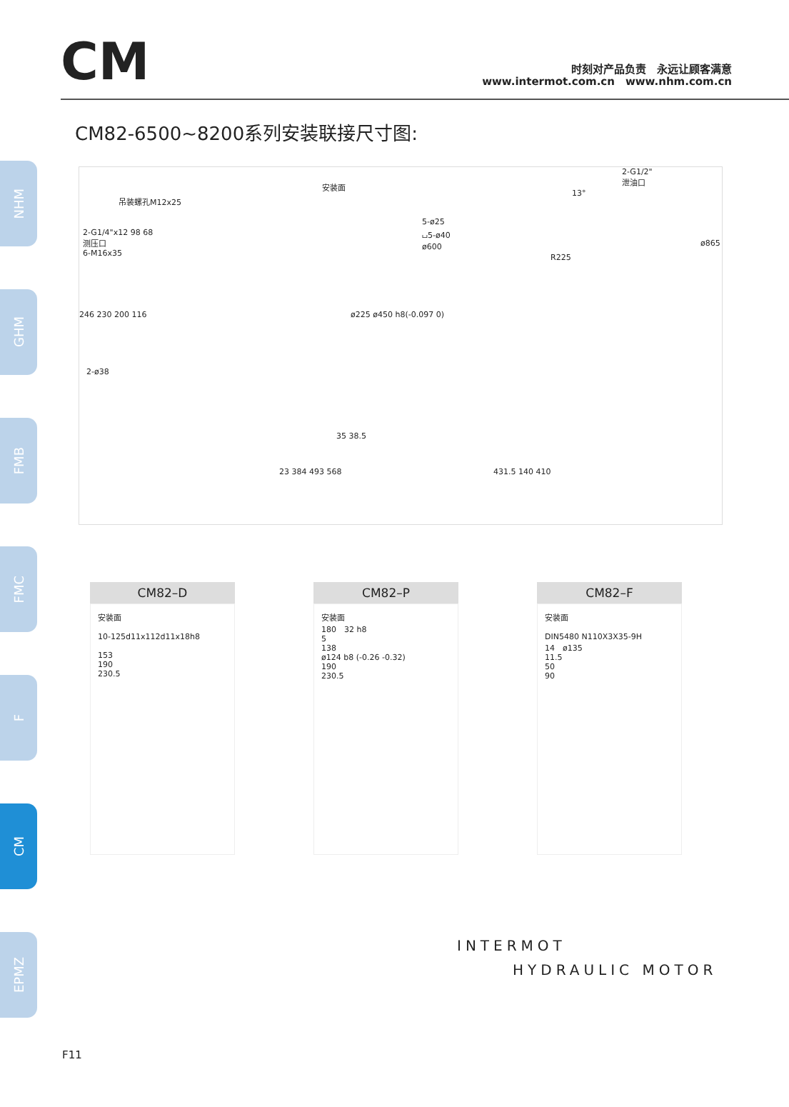CM
时刻对产品负责　永远让顾客满意
www.intermot.com.cn　www.nhm.com.cn
CM82-6500~8200系列安装联接尺寸图:
NHM
GHM
FMB
FMC
F
CM
EPMZ
吊装螺孔M12x25
安装面
2-G1/4"x12 98 68
测压口
6-M16x35
246 230 200 116
2-ø38
ø225 ø450 h8(-0.097 0)
35 38.5
23 384 493 568
5-ø25
⌴5-ø40
ø600
2-G1/2"
泄油口
13°
R225
ø865
431.5 140 410
CM82–D
安装面
10-125d11x112d11x18h8
153
190
230.5
CM82–P
安装面
180　32 h8
5
138
ø124 b8 (-0.26 -0.32)
190
230.5
CM82–F
安装面
DIN5480 N110X3X35-9H
14　ø135
11.5
50
90
INTERMOT
　　　HYDRAULIC MOTOR
F11